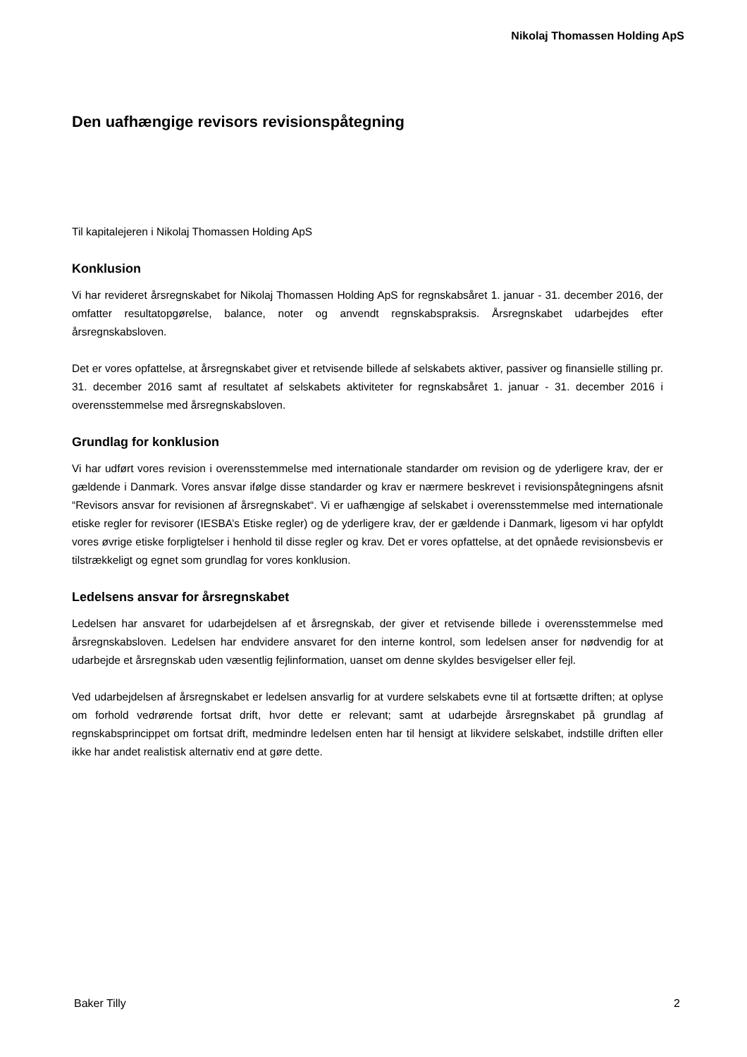Nikolaj Thomassen Holding ApS
Den uafhængige revisors revisionspåtegning
Til kapitalejeren i Nikolaj Thomassen Holding ApS
Konklusion
Vi har revideret årsregnskabet for Nikolaj Thomassen Holding ApS for regnskabsåret 1. januar - 31. december 2016, der omfatter resultatopgørelse, balance, noter og anvendt regnskabspraksis. Årsregnskabet udarbejdes efter årsregnskabsloven.
Det er vores opfattelse, at årsregnskabet giver et retvisende billede af selskabets aktiver, passiver og finansielle stilling pr. 31. december 2016 samt af resultatet af selskabets aktiviteter for regnskabsåret 1. januar - 31. december 2016 i overensstemmelse med årsregnskabsloven.
Grundlag for konklusion
Vi har udført vores revision i overensstemmelse med internationale standarder om revision og de yderligere krav, der er gældende i Danmark. Vores ansvar ifølge disse standarder og krav er nærmere beskrevet i revisionspåtegningens afsnit “Revisors ansvar for revisionen af årsregnskabet“. Vi er uafhængige af selskabet i overensstemmelse med internationale etiske regler for revisorer (IESBA’s Etiske regler) og de yderligere krav, der er gældende i Danmark, ligesom vi har opfyldt vores øvrige etiske forpligtelser i henhold til disse regler og krav. Det er vores opfattelse, at det opnåede revisionsbevis er tilstrækkeligt og egnet som grundlag for vores konklusion.
Ledelsens ansvar for årsregnskabet
Ledelsen har ansvaret for udarbejdelsen af et årsregnskab, der giver et retvisende billede i overensstemmelse med årsregnskabsloven. Ledelsen har endvidere ansvaret for den interne kontrol, som ledelsen anser for nødvendig for at udarbejde et årsregnskab uden væsentlig fejlinformation, uanset om denne skyldes besvigelser eller fejl.
Ved udarbejdelsen af årsregnskabet er ledelsen ansvarlig for at vurdere selskabets evne til at fortsætte driften; at oplyse om forhold vedrørende fortsat drift, hvor dette er relevant; samt at udarbejde årsregnskabet på grundlag af regnskabsprincippet om fortsat drift, medmindre ledelsen enten har til hensigt at likvidere selskabet, indstille driften eller ikke har andet realistisk alternativ end at gøre dette.
Baker Tilly 2